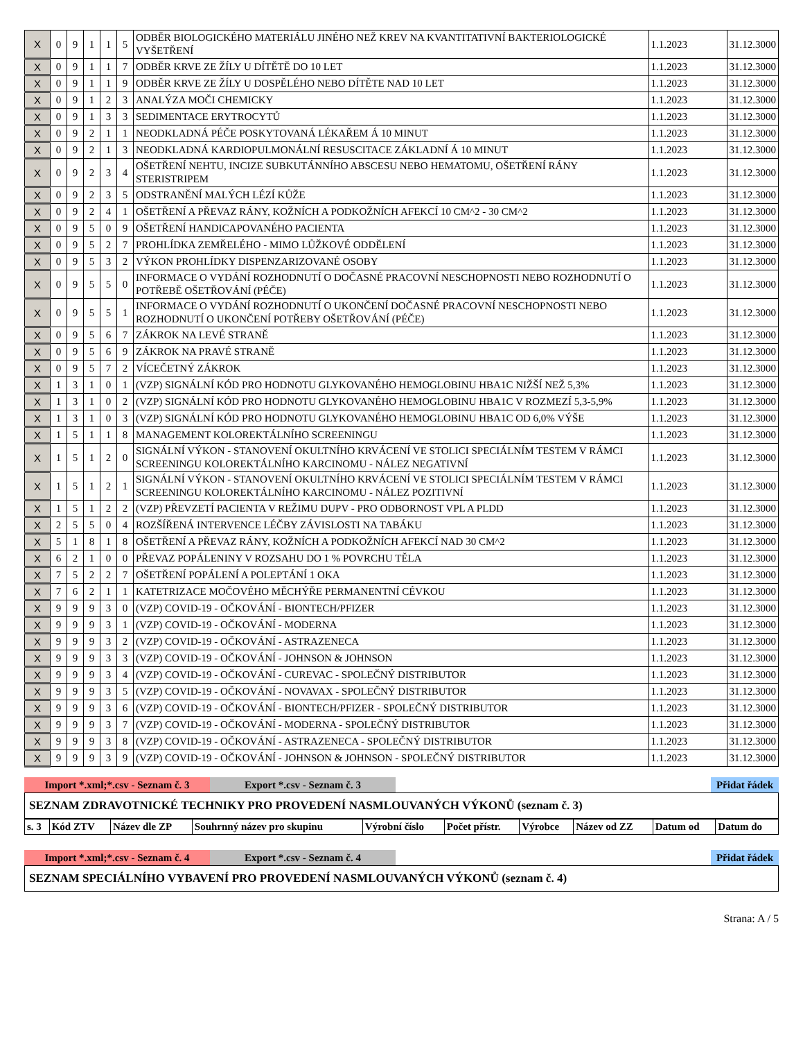| X | 0 | 9 | 1 | 1 | 5 | ODBĚR BIOLOGICKÉHO MATERIÁLU JINÉHO NEŽ KREV NA KVANTITATIVNÍ BAKTERIOLOGICKÉ VYŠETŘENÍ | 1.1.2023 | 31.12.3000 |
| X | 0 | 9 | 1 | 1 | 7 | ODBĚR KRVE ZE ŽÍLY U DÍTĚTĚ DO 10 LET | 1.1.2023 | 31.12.3000 |
| X | 0 | 9 | 1 | 1 | 9 | ODBĚR KRVE ZE ŽÍLY U DOSPĚLÉHO NEBO DÍTĚTE NAD 10 LET | 1.1.2023 | 31.12.3000 |
| X | 0 | 9 | 1 | 2 | 3 | ANALÝZA MOČI CHEMICKY | 1.1.2023 | 31.12.3000 |
| X | 0 | 9 | 1 | 3 | 3 | SEDIMENTACE ERYTROCYTŮ | 1.1.2023 | 31.12.3000 |
| X | 0 | 9 | 2 | 1 | 1 | NEODKLADNÁ PÉČE POSKYTOVANÁ LÉKAŘEM Á 10 MINUT | 1.1.2023 | 31.12.3000 |
| X | 0 | 9 | 2 | 1 | 3 | NEODKLADNÁ KARDIOPULMONÁLNÍ RESUSCITACE ZÁKLADNÍ Á 10 MINUT | 1.1.2023 | 31.12.3000 |
| X | 0 | 9 | 2 | 3 | 4 | OŠETŘENÍ NEHTU, INCIZE SUBKUTÁNNÍHO ABSCESU NEBO HEMATOMU, OŠETŘENÍ RÁNY STERISTRIPEM | 1.1.2023 | 31.12.3000 |
| X | 0 | 9 | 2 | 3 | 5 | ODSTRANĚNÍ MALÝCH LÉZÍ KŮŽE | 1.1.2023 | 31.12.3000 |
| X | 0 | 9 | 2 | 4 | 1 | OŠETŘENÍ A PŘEVAZ RÁNY, KOŽNÍCH A PODKOŽNÍCH AFEKCÍ 10 CM^2 - 30 CM^2 | 1.1.2023 | 31.12.3000 |
| X | 0 | 9 | 5 | 0 | 9 | OŠETŘENÍ HANDICAPOVANÉHO PACIENTA | 1.1.2023 | 31.12.3000 |
| X | 0 | 9 | 5 | 2 | 7 | PROHLÍDKA ZEMŘELÉHO - MIMO LŮŽKOVÉ ODDĚLENÍ | 1.1.2023 | 31.12.3000 |
| X | 0 | 9 | 5 | 3 | 2 | VÝKON PROHLÍDKY DISPENZARIZOVANÉ OSOBY | 1.1.2023 | 31.12.3000 |
| X | 0 | 9 | 5 | 5 | 0 | INFORMACE O VYDÁNÍ ROZHODNUTÍ O DOČASNÉ PRACOVNÍ NESCHOPNOSTI NEBO ROZHODNUTÍ O POTŘEBĚ OŠETŘOVÁNÍ (PÉČE) | 1.1.2023 | 31.12.3000 |
| X | 0 | 9 | 5 | 5 | 1 | INFORMACE O VYDÁNÍ ROZHODNUTÍ O UKONČENÍ DOČASNÉ PRACOVNÍ NESCHOPNOSTI NEBO ROZHODNUTÍ O UKONČENÍ POTŘEBY OŠETŘOVÁNÍ (PÉČE) | 1.1.2023 | 31.12.3000 |
| X | 0 | 9 | 5 | 6 | 7 | ZÁKROK NA LEVÉ STRANĚ | 1.1.2023 | 31.12.3000 |
| X | 0 | 9 | 5 | 6 | 9 | ZÁKROK NA PRAVÉ STRANĚ | 1.1.2023 | 31.12.3000 |
| X | 0 | 9 | 5 | 7 | 2 | VÍCEČETNÝ ZÁKROK | 1.1.2023 | 31.12.3000 |
| X | 1 | 3 | 1 | 0 | 1 | (VZP) SIGNÁLNÍ KÓD PRO HODNOTU GLYKOVANÉHO HEMOGLOBINU HBA1C NIŽŠÍ NEŽ 5,3% | 1.1.2023 | 31.12.3000 |
| X | 1 | 3 | 1 | 0 | 2 | (VZP) SIGNÁLNÍ KÓD PRO HODNOTU GLYKOVANÉHO HEMOGLOBINU HBA1C V ROZMEZÍ 5,3-5,9% | 1.1.2023 | 31.12.3000 |
| X | 1 | 3 | 1 | 0 | 3 | (VZP) SIGNÁLNÍ KÓD PRO HODNOTU GLYKOVANÉHO HEMOGLOBINU HBA1C OD 6,0% VÝŠE | 1.1.2023 | 31.12.3000 |
| X | 1 | 5 | 1 | 1 | 8 | MANAGEMENT KOLOREKTÁLNÍHO SCREENINGU | 1.1.2023 | 31.12.3000 |
| X | 1 | 5 | 1 | 2 | 0 | SIGNÁLNÍ VÝKON - STANOVENÍ OKULTNÍHO KRVÁCENÍ VE STOLICI SPECIÁLNÍM TESTEM V RÁMCI SCREENINGU KOLOREKTÁLNÍHO KARCINOMU - NÁLEZ NEGATIVNÍ | 1.1.2023 | 31.12.3000 |
| X | 1 | 5 | 1 | 2 | 1 | SIGNÁLNÍ VÝKON - STANOVENÍ OKULTNÍHO KRVÁCENÍ VE STOLICI SPECIÁLNÍM TESTEM V RÁMCI SCREENINGU KOLOREKTÁLNÍHO KARCINOMU - NÁLEZ POZITIVNÍ | 1.1.2023 | 31.12.3000 |
| X | 1 | 5 | 1 | 2 | 2 | (VZP) PŘEVZETÍ PACIENTA V REŽIMU DUPV - PRO ODBORNOST VPL A PLDD | 1.1.2023 | 31.12.3000 |
| X | 2 | 5 | 5 | 0 | 4 | ROZŠÍŘENÁ INTERVENCE LÉČBY ZÁVISLOSTI NA TABÁKU | 1.1.2023 | 31.12.3000 |
| X | 5 | 1 | 8 | 1 | 8 | OŠETŘENÍ A PŘEVAZ RÁNY, KOŽNÍCH A PODKOŽNÍCH AFEKCÍ NAD 30 CM^2 | 1.1.2023 | 31.12.3000 |
| X | 6 | 2 | 1 | 0 | 0 | PŘEVAZ POPÁLENINY V ROZSAHU DO 1 % POVRCHU TĚLA | 1.1.2023 | 31.12.3000 |
| X | 7 | 5 | 2 | 2 | 7 | OŠETŘENÍ POPÁLENÍ A POLEPTÁNÍ 1 OKA | 1.1.2023 | 31.12.3000 |
| X | 7 | 6 | 2 | 1 | 1 | KATETRIZACE MOČOVÉHO MĚCHÝŘE PERMANENTNÍ CÉVKOU | 1.1.2023 | 31.12.3000 |
| X | 9 | 9 | 9 | 3 | 0 | (VZP) COVID-19 - OČKOVÁNÍ - BIONTECH/PFIZER | 1.1.2023 | 31.12.3000 |
| X | 9 | 9 | 9 | 3 | 1 | (VZP) COVID-19 - OČKOVÁNÍ - MODERNA | 1.1.2023 | 31.12.3000 |
| X | 9 | 9 | 9 | 3 | 2 | (VZP) COVID-19 - OČKOVÁNÍ - ASTRAZENECA | 1.1.2023 | 31.12.3000 |
| X | 9 | 9 | 9 | 3 | 3 | (VZP) COVID-19 - OČKOVÁNÍ - JOHNSON & JOHNSON | 1.1.2023 | 31.12.3000 |
| X | 9 | 9 | 9 | 3 | 4 | (VZP) COVID-19 - OČKOVÁNÍ - CUREVAC - SPOLEČNÝ DISTRIBUTOR | 1.1.2023 | 31.12.3000 |
| X | 9 | 9 | 9 | 3 | 5 | (VZP) COVID-19 - OČKOVÁNÍ - NOVAVAX - SPOLEČNÝ DISTRIBUTOR | 1.1.2023 | 31.12.3000 |
| X | 9 | 9 | 9 | 3 | 6 | (VZP) COVID-19 - OČKOVÁNÍ - BIONTECH/PFIZER - SPOLEČNÝ DISTRIBUTOR | 1.1.2023 | 31.12.3000 |
| X | 9 | 9 | 9 | 3 | 7 | (VZP) COVID-19 - OČKOVÁNÍ - MODERNA - SPOLEČNÝ DISTRIBUTOR | 1.1.2023 | 31.12.3000 |
| X | 9 | 9 | 9 | 3 | 8 | (VZP) COVID-19 - OČKOVÁNÍ - ASTRAZENECA - SPOLEČNÝ DISTRIBUTOR | 1.1.2023 | 31.12.3000 |
| X | 9 | 9 | 9 | 3 | 9 | (VZP) COVID-19 - OČKOVÁNÍ - JOHNSON & JOHNSON - SPOLEČNÝ DISTRIBUTOR | 1.1.2023 | 31.12.3000 |
Import *.xml;*.csv - Seznam č. 3 Export *.csv - Seznam č. 3 Přidat řádek
SEZNAM ZDRAVOTNICKÉ TECHNIKY PRO PROVEDENÍ NASMLOUVANÝCH VÝKONŮ (seznam č. 3)
| s. 3 | Kód ZTV | Název dle ZP | Souhrnný název pro skupinu | Výrobní číslo | Počet přístr. | Výrobce | Název od ZZ | Datum od | Datum do |
Import *.xml;*.csv - Seznam č. 4 Export *.csv - Seznam č. 4 Přidat řádek
SEZNAM SPECIÁLNÍHO VYBAVENÍ PRO PROVEDENÍ NASMLOUVANÝCH VÝKONŮ (seznam č. 4)
Strana: A / 5